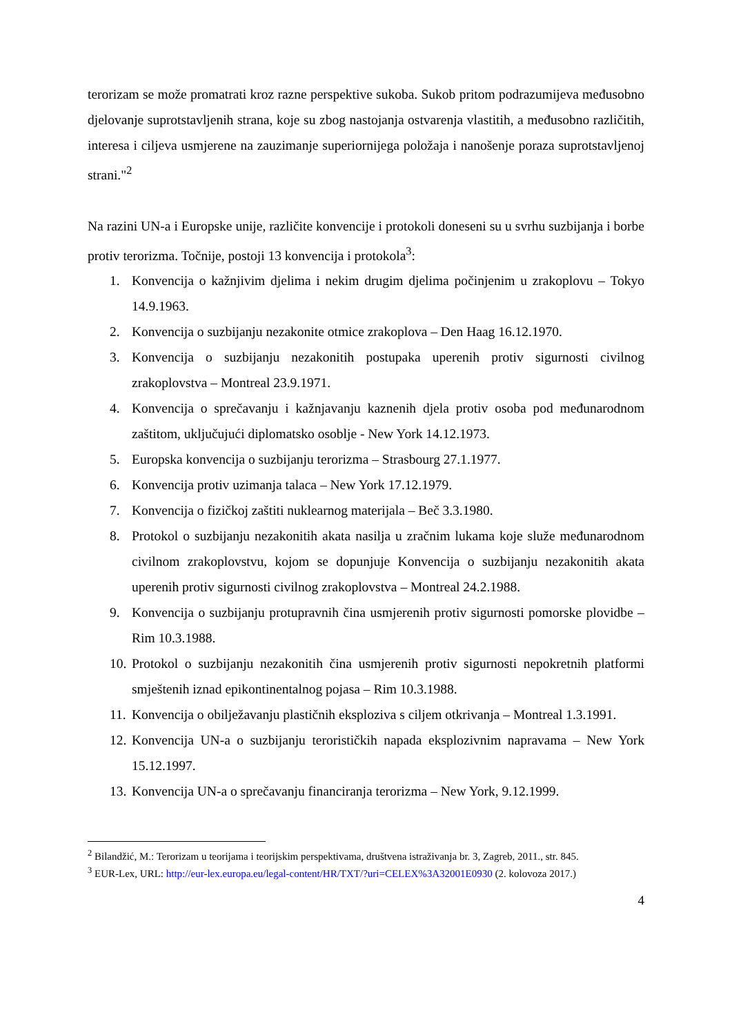terorizam se može promatrati kroz razne perspektive sukoba. Sukob pritom podrazumijeva međusobno djelovanje suprotstavljenih strana, koje su zbog nastojanja ostvarenja vlastitih, a međusobno različitih, interesa i ciljeva usmjerene na zauzimanje superiornijega položaja i nanošenje poraza suprotstavljenoj strani."<sup>2</sup>
Na razini UN-a i Europske unije, različite konvencije i protokoli doneseni su u svrhu suzbijanja i borbe protiv terorizma. Točnije, postoji 13 konvencija i protokola<sup>3</sup>:
1. Konvencija o kažnjivim djelima i nekim drugim djelima počinjenim u zrakoplovu – Tokyo 14.9.1963.
2. Konvencija o suzbijanju nezakonite otmice zrakoplova – Den Haag 16.12.1970.
3. Konvencija o suzbijanju nezakonitih postupaka uperenih protiv sigurnosti civilnog zrakoplovstva – Montreal 23.9.1971.
4. Konvencija o sprečavanju i kažnjavanju kaznenih djela protiv osoba pod međunarodnom zaštitom, uključujući diplomatsko osoblje - New York 14.12.1973.
5. Europska konvencija o suzbijanju terorizma – Strasbourg 27.1.1977.
6. Konvencija protiv uzimanja talaca – New York 17.12.1979.
7. Konvencija o fizičkoj zaštiti nuklearnog materijala – Beč 3.3.1980.
8. Protokol o suzbijanju nezakonitih akata nasilja u zračnim lukama koje služe međunarodnom civilnom zrakoplovstvu, kojom se dopunjuje Konvencija o suzbijanju nezakonitih akata uperenih protiv sigurnosti civilnog zrakoplovstva – Montreal 24.2.1988.
9. Konvencija o suzbijanju protupravnih čina usmjerenih protiv sigurnosti pomorske plovidbe – Rim 10.3.1988.
10. Protokol o suzbijanju nezakonitih čina usmjerenih protiv sigurnosti nepokretnih platformi smještenih iznad epikontinentalnog pojasa – Rim 10.3.1988.
11. Konvencija o obilježavanju plastičnih eksploziva s ciljem otkrivanja – Montreal 1.3.1991.
12. Konvencija UN-a o suzbijanju terorističkih napada eksplozivnim napravama – New York 15.12.1997.
13. Konvencija UN-a o sprečavanju financiranja terorizma – New York, 9.12.1999.
<sup>2</sup> Bilandžić, M.: Terorizam u teorijama i teorijskim perspektivama, društvena istraživanja br. 3, Zagreb, 2011., str. 845.
<sup>3</sup> EUR-Lex, URL: http://eur-lex.europa.eu/legal-content/HR/TXT/?uri=CELEX%3A32001E0930 (2. kolovoza 2017.)
4